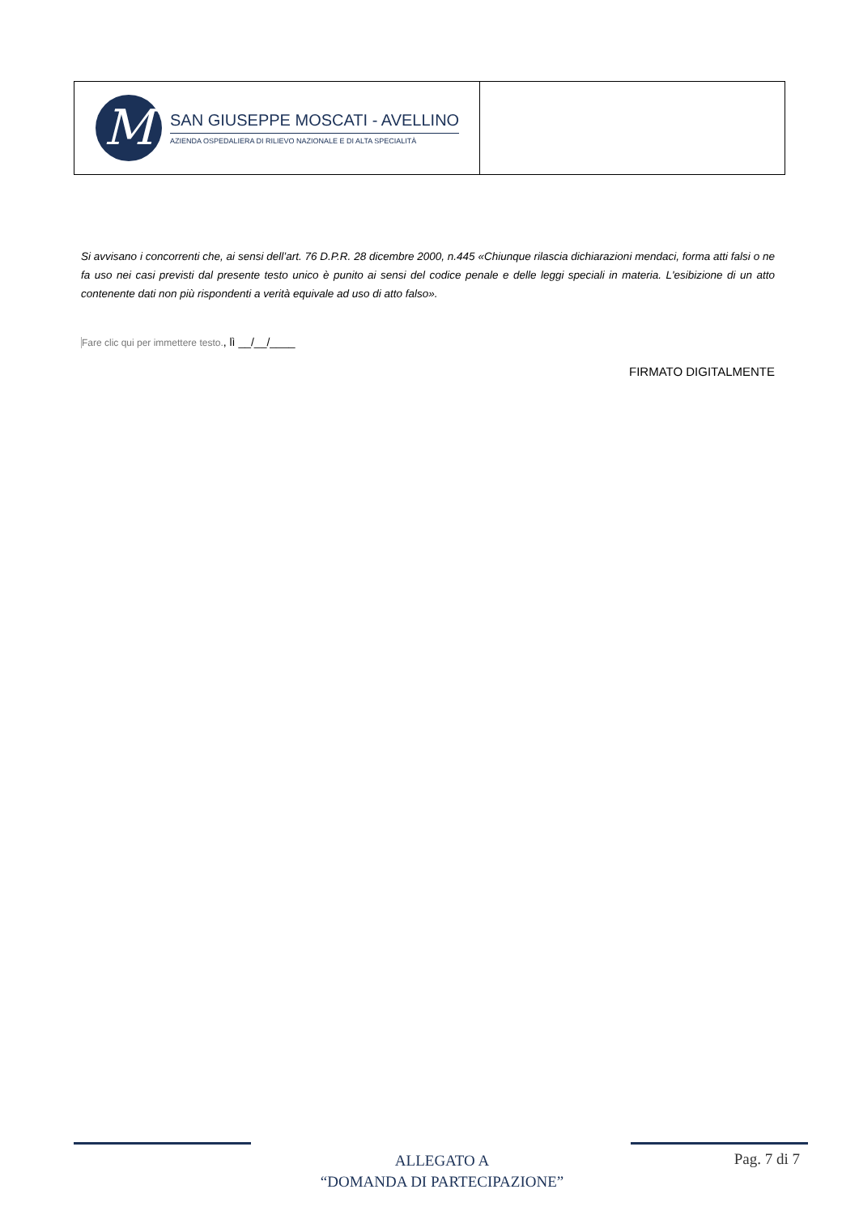M
SAN GIUSEPPE MOSCATI - AVELLINO
AZIENDA OSPEDALIERA DI RILIEVO NAZIONALE E DI ALTA SPECIALITÀ
Si avvisano i concorrenti che, ai sensi dell’art. 76 D.P.R. 28 dicembre 2000, n.445 «Chiunque rilascia dichiarazioni mendaci, forma atti falsi o ne fa uso nei casi previsti dal presente testo unico è punito ai sensi del codice penale e delle leggi speciali in materia. L'esibizione di un atto contenente dati non più rispondenti a verità equivale ad uso di atto falso».
Fare clic qui per immettere testo., lì __/__/____
FIRMATO DIGITALMENTE
ALLEGATO A
“DOMANDA DI PARTECIPAZIONE”
Pag. 7 di 7